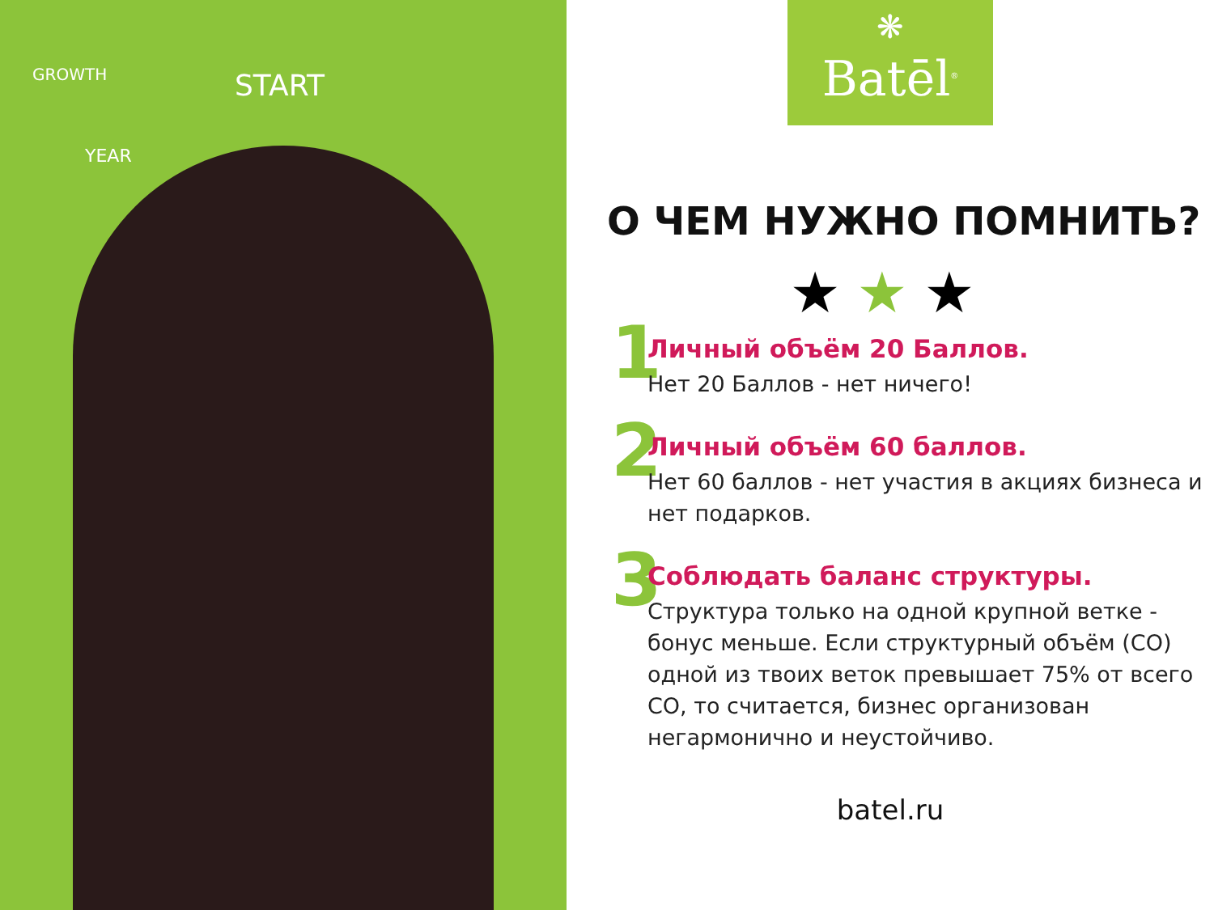START
YEAR
GROWTH
❋
Batēl<sup>®</sup>
О ЧЕМ НУЖНО ПОМНИТЬ?
★★★
1
Личный объём 20 Баллов.
Нет 20 Баллов - нет ничего!
2
Личный объём 60 баллов.
Нет 60 баллов - нет участия в акциях бизнеса и нет подарков.
3
Соблюдать баланс структуры.
Структура только на одной крупной ветке - бонус меньше. Если структурный объём (СО) одной из твоих веток превышает 75% от всего СО, то считается, бизнес организован негармонично и неустойчиво.
batel.ru